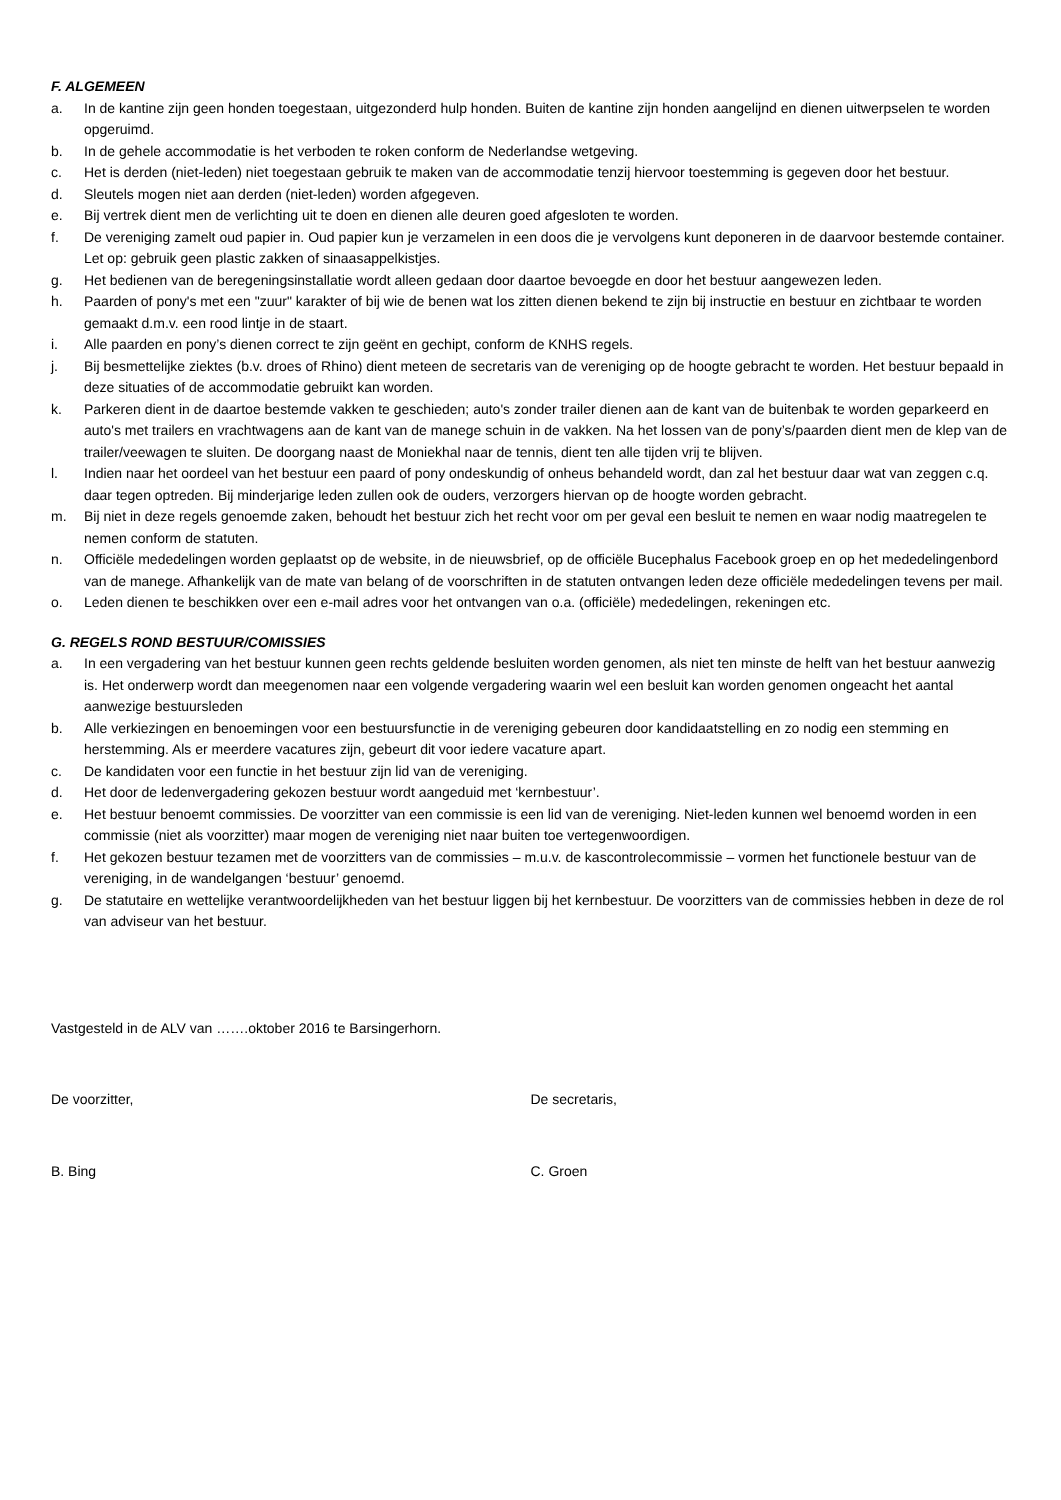F. ALGEMEEN
a. In de kantine zijn geen honden toegestaan, uitgezonderd hulp honden. Buiten de kantine zijn honden aangelijnd en dienen uitwerpselen te worden opgeruimd.
b. In de gehele accommodatie is het verboden te roken conform de Nederlandse wetgeving.
c. Het is derden (niet-leden) niet toegestaan gebruik te maken van de accommodatie tenzij hiervoor toestemming is gegeven door het bestuur.
d. Sleutels mogen niet aan derden (niet-leden) worden afgegeven.
e. Bij vertrek dient men de verlichting uit te doen en dienen alle deuren goed afgesloten te worden.
f. De vereniging zamelt oud papier in. Oud papier kun je verzamelen in een doos die je vervolgens kunt deponeren in de daarvoor bestemde container. Let op: gebruik geen plastic zakken of sinaasappelkistjes.
g. Het bedienen van de beregeningsinstallatie wordt alleen gedaan door daartoe bevoegde en door het bestuur aangewezen leden.
h. Paarden of pony's met een "zuur" karakter of bij wie de benen wat los zitten dienen bekend te zijn bij instructie en bestuur en zichtbaar te worden gemaakt d.m.v. een rood lintje in de staart.
i. Alle paarden en pony’s dienen correct te zijn geënt en gechipt, conform de KNHS regels.
j. Bij besmettelijke ziektes (b.v. droes of Rhino) dient meteen de secretaris van de vereniging op de hoogte gebracht te worden. Het bestuur bepaald in deze situaties of de accommodatie gebruikt kan worden.
k. Parkeren dient in de daartoe bestemde vakken te geschieden; auto's zonder trailer dienen aan de kant van de buitenbak te worden geparkeerd en auto's met trailers en vrachtwagens aan de kant van de manege schuin in de vakken. Na het lossen van de pony’s/paarden dient men de klep van de trailer/veewagen te sluiten. De doorgang naast de Moniekhal naar de tennis, dient ten alle tijden vrij te blijven.
l. Indien naar het oordeel van het bestuur een paard of pony ondeskundig of onheus behandeld wordt, dan zal het bestuur daar wat van zeggen c.q. daar tegen optreden. Bij minderjarige leden zullen ook de ouders, verzorgers hiervan op de hoogte worden gebracht.
m. Bij niet in deze regels genoemde zaken, behoudt het bestuur zich het recht voor om per geval een besluit te nemen en waar nodig maatregelen te nemen conform de statuten.
n. Officiële mededelingen worden geplaatst op de website, in de nieuwsbrief, op de officiële Bucephalus Facebook groep en op het mededelingenbord van de manege. Afhankelijk van de mate van belang of de voorschriften in de statuten ontvangen leden deze officiële mededelingen tevens per mail.
o. Leden dienen te beschikken over een e-mail adres voor het ontvangen van o.a. (officiële) mededelingen, rekeningen etc.
G. REGELS ROND BESTUUR/COMISSIES
a. In een vergadering van het bestuur kunnen geen rechts geldende besluiten worden genomen, als niet ten minste de helft van het bestuur aanwezig is. Het onderwerp wordt dan meegenomen naar een volgende vergadering waarin wel een besluit kan worden genomen ongeacht het aantal aanwezige bestuursleden
b. Alle verkiezingen en benoemingen voor een bestuursfunctie in de vereniging gebeuren door kandidaatstelling en zo nodig een stemming en herstemming. Als er meerdere vacatures zijn, gebeurt dit voor iedere vacature apart.
c. De kandidaten voor een functie in het bestuur zijn lid van de vereniging.
d. Het door de ledenvergadering gekozen bestuur wordt aangeduid met ‘kernbestuur’.
e. Het bestuur benoemt commissies. De voorzitter van een commissie is een lid van de vereniging. Niet-leden kunnen wel benoemd worden in een commissie (niet als voorzitter) maar mogen de vereniging niet naar buiten toe vertegenwoordigen.
f. Het gekozen bestuur tezamen met de voorzitters van de commissies – m.u.v. de kascontrolecommissie – vormen het functionele bestuur van de vereniging, in de wandelgangen ‘bestuur’ genoemd.
g. De statutaire en wettelijke verantwoordelijkheden van het bestuur liggen bij het kernbestuur. De voorzitters van de commissies hebben in deze de rol van adviseur van het bestuur.
Vastgesteld in de ALV van …….oktober 2016 te Barsingerhorn.
De voorzitter, De secretaris,
B. Bing C. Groen